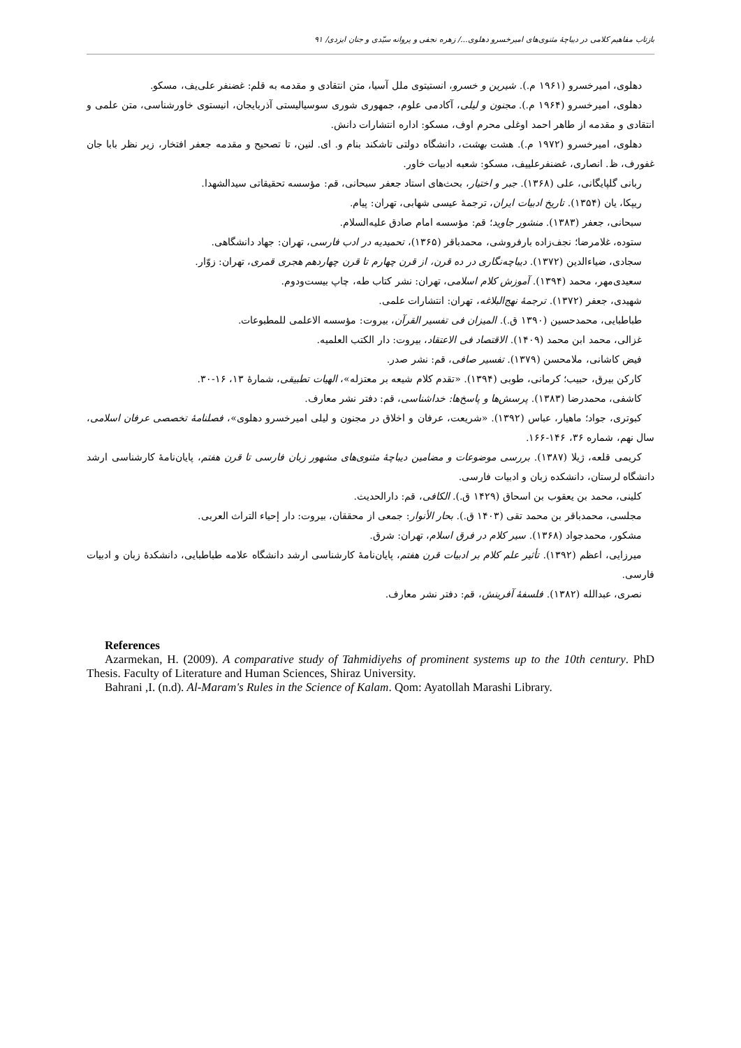بازتاب مفاهیم کلامی در دیباچهٔ مثنوی‌های امیرخسرو دهلوی.../ زهره نجفی و پروانه سیّدی و جنان ایزدی/ ۹۱
دهلوی، امیرخسرو (۱۹۶۱ م.). شیرین و خسرو، انستیتوی ملل آسیا، متن انتقادی و مقدمه به قلم: غضنفر علی‌یف، مسکو.
دهلوی، امیرخسرو (۱۹۶۴ م.). مجنون و لیلی، آکادمی علوم، جمهوری شوری سوسیالیستی آذربایجان، انیستوی خاورشناسی، متن علمی و انتقادی و مقدمه از طاهر احمد اوغلی محرم اوف، مسکو: اداره انتشارات دانش.
دهلوی، امیرخسرو (۱۹۷۲ م.). هشت بهشت، دانشگاه دولتی تاشکند بنام و. ای. لنین، تا تصحیح و مقدمه جعفر افتخار، زیر نظر بابا جان غفورف، ظ. انصاری، غضنفرعلییف، مسکو: شعبه ادبیات خاور.
ربانی گلپایگانی، علی (۱۳۶۸). جبر و اختیار، بحث‌های استاد جعفر سبحانی، قم: مؤسسه تحقیقاتی سیدالشهدا.
ریپکا، یان (۱۳۵۴). تاریخ ادبیات ایران، ترجمهٔ عیسی شهابی، تهران: پیام.
سبحانی، جعفر (۱۳۸۳). منشور جاوید؛ قم: مؤسسه امام صادق علیه‌السلام.
ستوده، غلامرضا؛ نجف‌زاده بارفروشی، محمدباقر (۱۳۶۵)، تحمیدیه در ادب فارسی، تهران: جهاد دانشگاهی.
سجادی، ضیاءالدین (۱۳۷۲). دیباچه‌نگاری در ده قرن، از قرن چهارم تا قرن چهاردهم هجری قمری، تهران: زوّار.
سعیدی‌مهر، محمد (۱۳۹۴). آموزش کلام اسلامی، تهران: نشر کتاب طه، چاپ بیست‌ودوم.
شهیدی، جعفر (۱۳۷۲). ترجمهٔ نهج‌البلاغه، تهران: انتشارات علمی.
طباطبایی، محمدحسین (۱۳۹۰ ق.). المیزان فی تفسیر القرآن، بیروت: مؤسسه الاعلمی للمطبوعات.
غزالی، محمد ابن محمد (۱۴۰۹). الاقتصاد فی الاعتقاد، بیروت: دار الکتب العلمیه.
فیض کاشانی، ملامحسن (۱۳۷۹). تفسیر صافی، قم: نشر صدر.
کارکن بیرق، حبیب؛ کرمانی، طوبی (۱۳۹۴). «تقدم کلام شیعه بر معتزله»، الهیات تطبیقی، شمارهٔ ۱۳، ۱۶-۳۰.
کاشفی، محمدرضا (۱۳۸۳). پرسش‌ها و پاسخ‌ها: خداشناسی، قم: دفتر نشر معارف.
کبوتری، جواد؛ ماهیار، عباس (۱۳۹۲). «شریعت، عرفان و اخلاق در مجنون و لیلی امیرخسرو دهلوی»، فصلنامهٔ تخصصی عرفان اسلامی، سال نهم، شماره ۳۶، ۱۴۶-۱۶۶.
کریمی قلعه، ژیلا (۱۳۸۷). بررسی موضوعات و مضامین دیباچهٔ مثنوی‌های مشهور زبان فارسی تا قرن هفتم، پایان‌نامهٔ کارشناسی ارشد دانشگاه لرستان، دانشکده زبان و ادبیات فارسی.
کلینی، محمد بن یعقوب بن اسحاق (۱۴۲۹ ق.). الکافی، قم: دارالحدیث.
مجلسی، محمدباقر بن محمد تقی (۱۴۰۳ ق.). بحار الأنوار: جمعی از محققان، بیروت: دار إحیاء التراث العربی.
مشکور، محمدجواد (۱۳۶۸). سیر کلام در فرق اسلام، تهران: شرق.
میرزایی، اعظم (۱۳۹۲). تأثیر علم کلام بر ادبیات قرن هفتم، پایان‌نامهٔ کارشناسی ارشد دانشگاه علامه طباطبایی، دانشکدهٔ زبان و ادبیات فارسی.
نصری، عبدالله (۱۳۸۲). فلسفهٔ آفرینش، قم: دفتر نشر معارف.
References
Azarmekan, H. (2009). A comparative study of Tahmidiyehs of prominent systems up to the 10th century. PhD Thesis. Faculty of Literature and Human Sciences, Shiraz University.
Bahrani ,I. (n.d). Al-Maram's Rules in the Science of Kalam. Qom: Ayatollah Marashi Library.